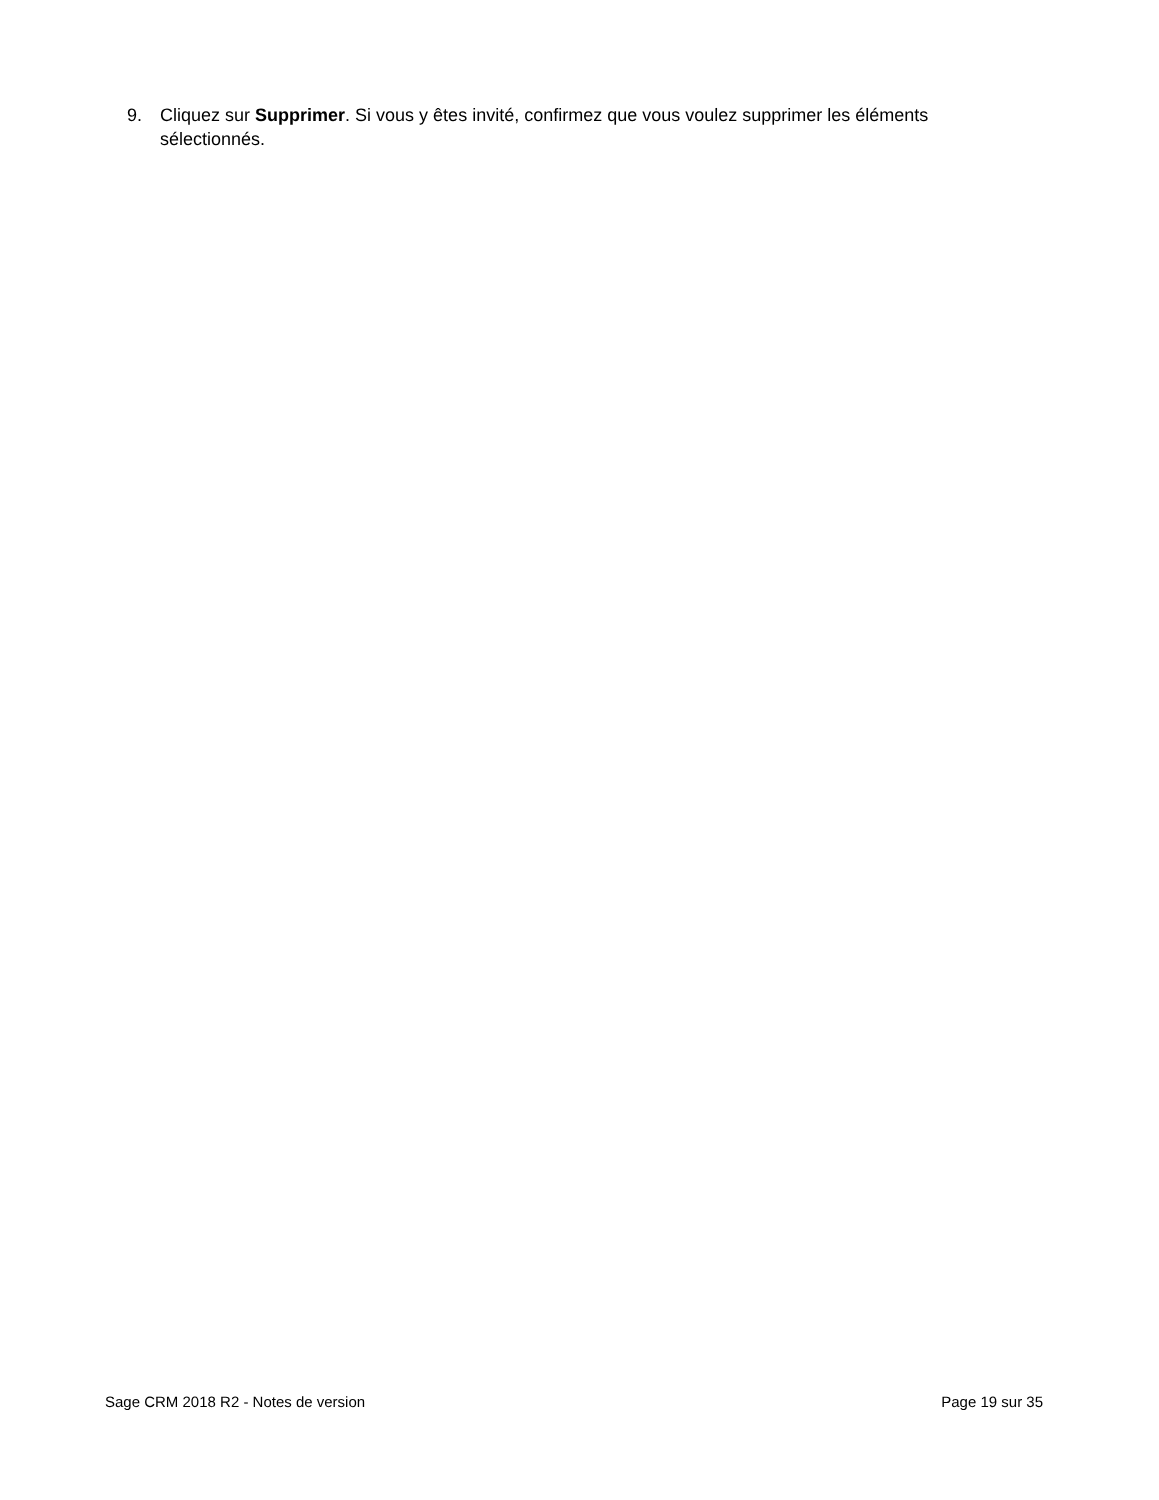9. Cliquez sur Supprimer. Si vous y êtes invité, confirmez que vous voulez supprimer les éléments sélectionnés.
Sage CRM 2018 R2 - Notes de version Page 19 sur 35